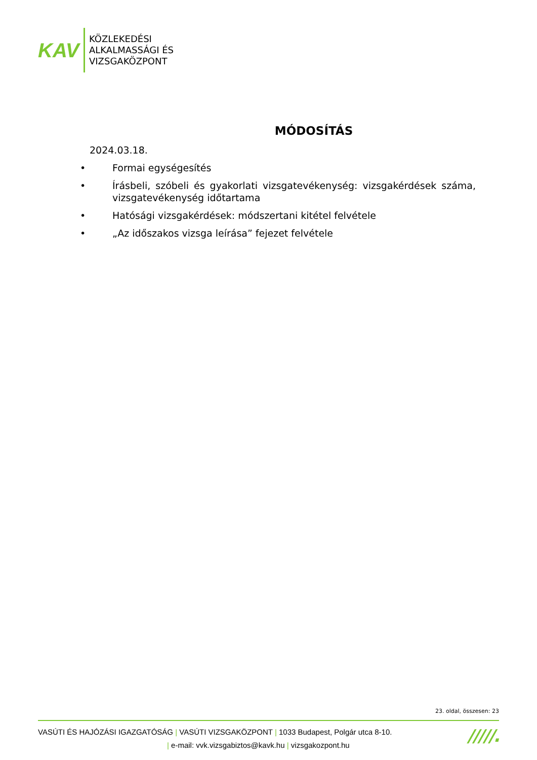KAV
KÖZLEKEDÉSI
ALKALMASSÁGI ÉS
VIZSGAKÖZPONT
MÓDOSÍTÁS
2024.03.18.
• Formai egységesítés
• Írásbeli, szóbeli és gyakorlati vizsgatevékenység: vizsgakérdések száma, vizsgatevékenység időtartama
• Hatósági vizsgakérdések: módszertani kitétel felvétele
• „Az időszakos vizsga leírása” fejezet felvétele
23. oldal, összesen: 23
VASÚTI ÉS HAJÓZÁSI IGAZGATÓSÁG | VASÚTI VIZSGAKÖZPONT | 1033 Budapest, Polgár utca 8-10.
| e-mail: vvk.vizsgabiztos@kavk.hu | vizsgakozpont.hu
/////.